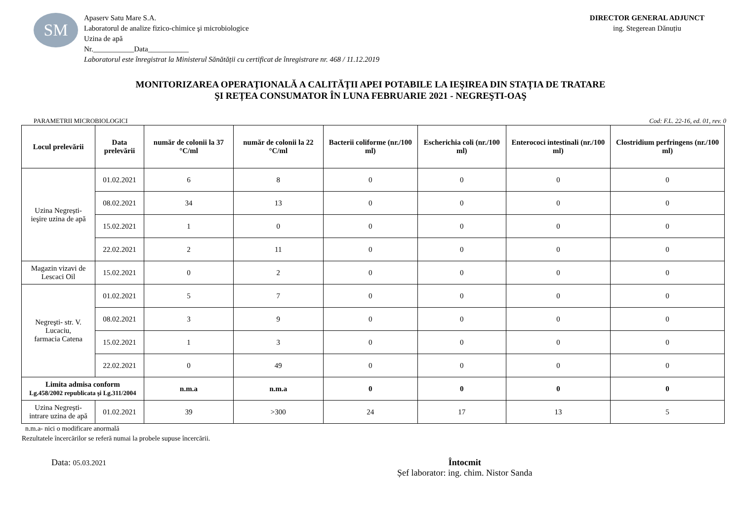SM
Apaserv Satu Mare S.A.
Laboratorul de analize fizico-chimice şi microbiologice
Uzina de apă
Nr.___________Data___________
Laboratorul este înregistrat la Ministerul Sănătății cu certificat de înregistrare nr. 468 / 11.12.2019
DIRECTOR GENERAL ADJUNCT
ing. Stegerean Dănuțiu
MONITORIZAREA OPERAŢIONALĂ A CALITĂŢII APEI POTABILE LA IEŞIREA DIN STAȚIA DE TRATARE
ŞI REȚEA CONSUMATOR ÎN LUNA FEBRUARIE 2021 - NEGREŞTI-OAŞ
PARAMETRII MICROBIOLOGICI Cod: F.L. 22-16, ed. 01, rev. 0
| Locul prelevării | Data prelevării | număr de colonii la 37 °C/ml | număr de colonii la 22 °C/ml | Bacterii coliforme (nr./100 ml) | Escherichia coli (nr./100 ml) | Enterococi intestinali (nr./100 ml) | Clostridium perfringens (nr./100 ml) |
| --- | --- | --- | --- | --- | --- | --- | --- |
| Uzina Negrești- ieşire uzina de apă | 01.02.2021 | 6 | 8 | 0 | 0 | 0 | 0 |
| | 08.02.2021 | 34 | 13 | 0 | 0 | 0 | 0 |
| | 15.02.2021 | 1 | 0 | 0 | 0 | 0 | 0 |
| | 22.02.2021 | 2 | 11 | 0 | 0 | 0 | 0 |
| Magazin vizavi de Lescaci Oil | 15.02.2021 | 0 | 2 | 0 | 0 | 0 | 0 |
| Negreşti- str. V. Lucaciu, farmacia Catena | 01.02.2021 | 5 | 7 | 0 | 0 | 0 | 0 |
| | 08.02.2021 | 3 | 9 | 0 | 0 | 0 | 0 |
| | 15.02.2021 | 1 | 3 | 0 | 0 | 0 | 0 |
| | 22.02.2021 | 0 | 49 | 0 | 0 | 0 | 0 |
| Limita admisa conform Lg.458/2002 republicata şi Lg.311/2004 | | n.m.a | n.m.a | 0 | 0 | 0 | 0 |
| Uzina Negrești- intrare uzina de apă | 01.02.2021 | 39 | >300 | 24 | 17 | 13 | 5 |
n.m.a- nici o modificare anormală
Rezultatele încercărilor se referă numai la probele supuse încercării.
Data: 05.03.2021
Întocmit
Șef laborator: ing. chim. Nistor Sanda